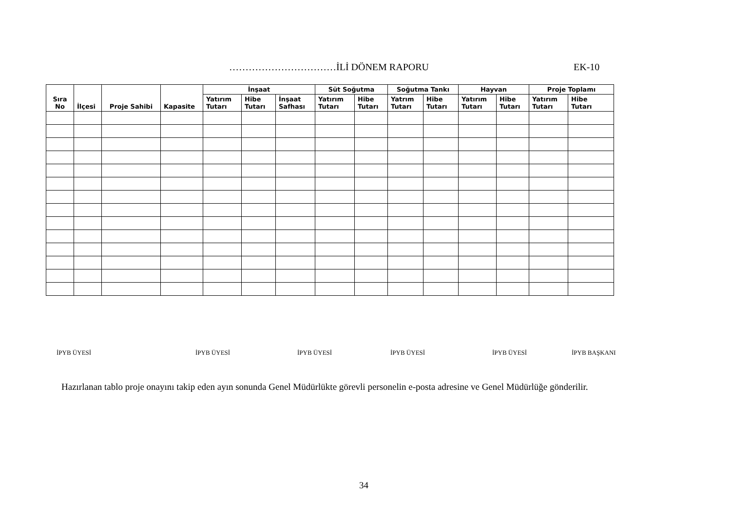……………………………İLİ DÖNEM RAPORU EK-10
| Sıra No | İlçesi | Proje Sahibi | Kapasite | İnşaat | | | Süt Soğutma | | Soğutma Tankı | | Hayvan | | Proje Toplamı | |
| --- | --- | --- | --- | --- | --- | --- | --- | --- | --- | --- | --- | --- | --- | --- |
| | | | | Yatırım Tutarı | Hibe Tutarı | İnşaat Safhası | Yatırım Tutarı | Hibe Tutarı | Yatrım Tutarı | Hibe Tutarı | Yatırım Tutarı | Hibe Tutarı | Yatırım Tutarı | Hibe Tutarı |
İPYB ÜYESİ İPYB ÜYESİ İPYB ÜYESİ İPYB ÜYESİ İPYB ÜYESİ İPYB BAŞKANI
Hazırlanan tablo proje onayını takip eden ayın sonunda Genel Müdürlükte görevli personelin e-posta adresine ve Genel Müdürlüğe gönderilir.
34